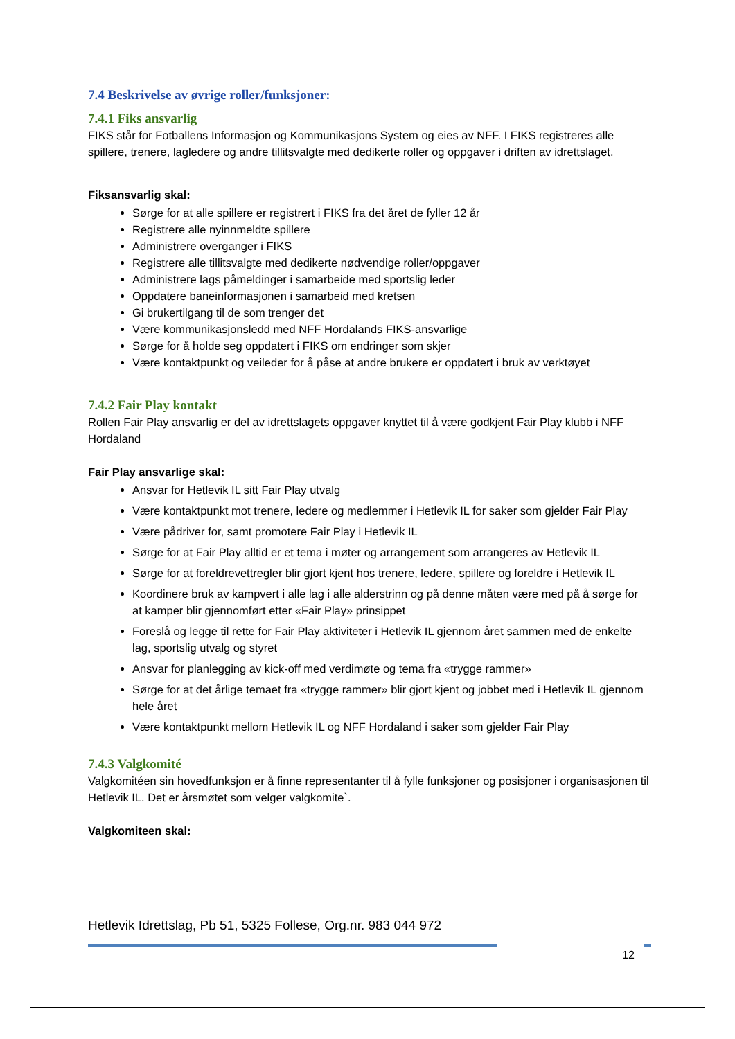7.4 Beskrivelse av øvrige roller/funksjoner:
7.4.1 Fiks ansvarlig
FIKS står for Fotballens Informasjon og Kommunikasjons System og eies av NFF. I FIKS registreres alle spillere, trenere, lagledere og andre tillitsvalgte med dedikerte roller og oppgaver i driften av idrettslaget.
Fiksansvarlig skal:
Sørge for at alle spillere er registrert i FIKS fra det året de fyller 12 år
Registrere alle nyinnmeldte spillere
Administrere overganger i FIKS
Registrere alle tillitsvalgte med dedikerte nødvendige roller/oppgaver
Administrere lags påmeldinger i samarbeide med sportslig leder
Oppdatere baneinformasjonen i samarbeid med kretsen
Gi brukertilgang til de som trenger det
Være kommunikasjonsledd med NFF Hordalands FIKS-ansvarlige
Sørge for å holde seg oppdatert i FIKS om endringer som skjer
Være kontaktpunkt og veileder for å påse at andre brukere er oppdatert i bruk av verktøyet
7.4.2 Fair Play kontakt
Rollen Fair Play ansvarlig er del av idrettslagets oppgaver knyttet til å være godkjent Fair Play klubb i NFF Hordaland
Fair Play ansvarlige skal:
Ansvar for Hetlevik IL sitt Fair Play utvalg
Være kontaktpunkt mot trenere, ledere og medlemmer i Hetlevik IL for saker som gjelder Fair Play
Være pådriver for, samt promotere Fair Play i Hetlevik IL
Sørge for at Fair Play alltid er et tema i møter og arrangement som arrangeres av Hetlevik IL
Sørge for at foreldrevettregler blir gjort kjent hos trenere, ledere, spillere og foreldre i Hetlevik IL
Koordinere bruk av kampvert i alle lag i alle alderstrinn og på denne måten være med på å sørge for at kamper blir gjennomført etter «Fair Play» prinsippet
Foreslå og legge til rette for Fair Play aktiviteter i Hetlevik IL gjennom året sammen med de enkelte lag, sportslig utvalg og styret
Ansvar for planlegging av kick-off med verdimøte og tema fra «trygge rammer»
Sørge for at det årlige temaet fra «trygge rammer» blir gjort kjent og jobbet med i Hetlevik IL gjennom hele året
Være kontaktpunkt mellom Hetlevik IL og NFF Hordaland i saker som gjelder Fair Play
7.4.3 Valgkomité
Valgkomitéen sin hovedfunksjon er å finne representanter til å fylle funksjoner og posisjoner i organisasjonen til Hetlevik IL. Det er årsmøtet som velger valgkomite`.
Valgkomiteen skal:
Hetlevik Idrettslag, Pb 51, 5325 Follese, Org.nr. 983 044 972
12